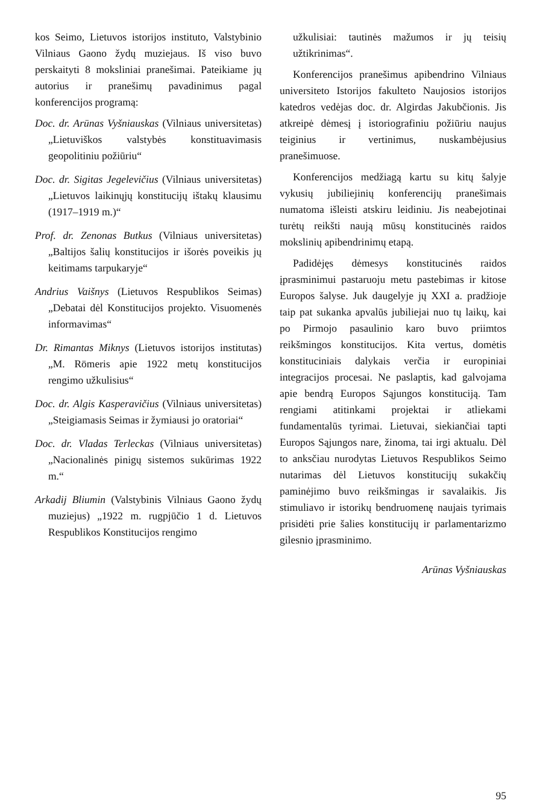kos Seimo, Lietuvos istorijos instituto, Valstybinio Vilniaus Gaono žydų muziejaus. Iš viso buvo perskaityti 8 moksliniai pranešimai. Pateikiame jų autorius ir pranešimų pavadinimus pagal konferencijos programą:
Doc. dr. Arūnas Vyšniauskas (Vilniaus universitetas) „Lietuviškos valstybės konstituavimasis geopolitiniu požiūriu“
Doc. dr. Sigitas Jegelevičius (Vilniaus universitetas) „Lietuvos laikinųjų konstitucijų ištakų klausimu (1917–1919 m.)“
Prof. dr. Zenonas Butkus (Vilniaus universitetas) „Baltijos šalių konstitucijos ir išorės poveikis jų keitimams tarpukaryje“
Andrius Vaišnys (Lietuvos Respublikos Seimas) „Debatai dėl Konstitucijos projekto. Visuomenės informavimas“
Dr. Rimantas Miknys (Lietuvos istorijos institutas) „M. Römeris apie 1922 metų konstitucijos rengimo užkulisius“
Doc. dr. Algis Kasperavičius (Vilniaus universitetas) „Steigiamasis Seimas ir žymiausi jo oratoriai“
Doc. dr. Vladas Terleckas (Vilniaus universitetas) „Nacionalinės pinigų sistemos sukūrimas 1922 m.“
Arkadij Bliumin (Valstybinis Vilniaus Gaono žydų muziejus) „1922 m. rugpjūčio 1 d. Lietuvos Respublikos Konstitucijos rengimo
užkulisiai: tautinės mažumos ir jų teisių užtikrinimas“.
Konferencijos pranešimus apibendrino Vilniaus universiteto Istorijos fakulteto Naujosios istorijos katedros vedėjas doc. dr. Algirdas Jakubčionis. Jis atkreipė dėmesį į istoriografiniu požiūriu naujus teiginius ir vertinimus, nuskambėjusius pranešimuose.
Konferencijos medžiagą kartu su kitų šalyje vykusių jubiliejinių konferencijų pranešimais numatoma išleisti atskiru leidiniu. Jis neabejotinai turėtų reikšti naują mūsų konstitucinės raidos mokslinių apibendrinimų etapą.
Padidėjęs dėmesys konstitucinės raidos įprasminimui pastaruoju metu pastebimas ir kitose Europos šalyse. Juk daugelyje jų XXI a. pradžioje taip pat sukanka apvalūs jubiliejai nuo tų laikų, kai po Pirmojo pasaulinio karo buvo priimtos reikšmingos konstitucijos. Kita vertus, domėtis konstituciniais dalykais verčia ir europiniai integracijos procesai. Ne paslaptis, kad galvojama apie bendrą Europos Sąjungos konstituciją. Tam rengiami atitinkami projektai ir atliekami fundamentalūs tyrimai. Lietuvai, siekiančiai tapti Europos Sąjungos nare, žinoma, tai irgi aktualu. Dėl to anksčiau nurodytas Lietuvos Respublikos Seimo nutarimas dėl Lietuvos konstitucijų sukakčių paminėjimo buvo reikšmingas ir savalaikis. Jis stimuliavo ir istorikų bendruomenę naujais tyrimais prisidėti prie šalies konstitucijų ir parlamentarizmo gilesnio įprasminimo.
Arūnas Vyšniauskas
95